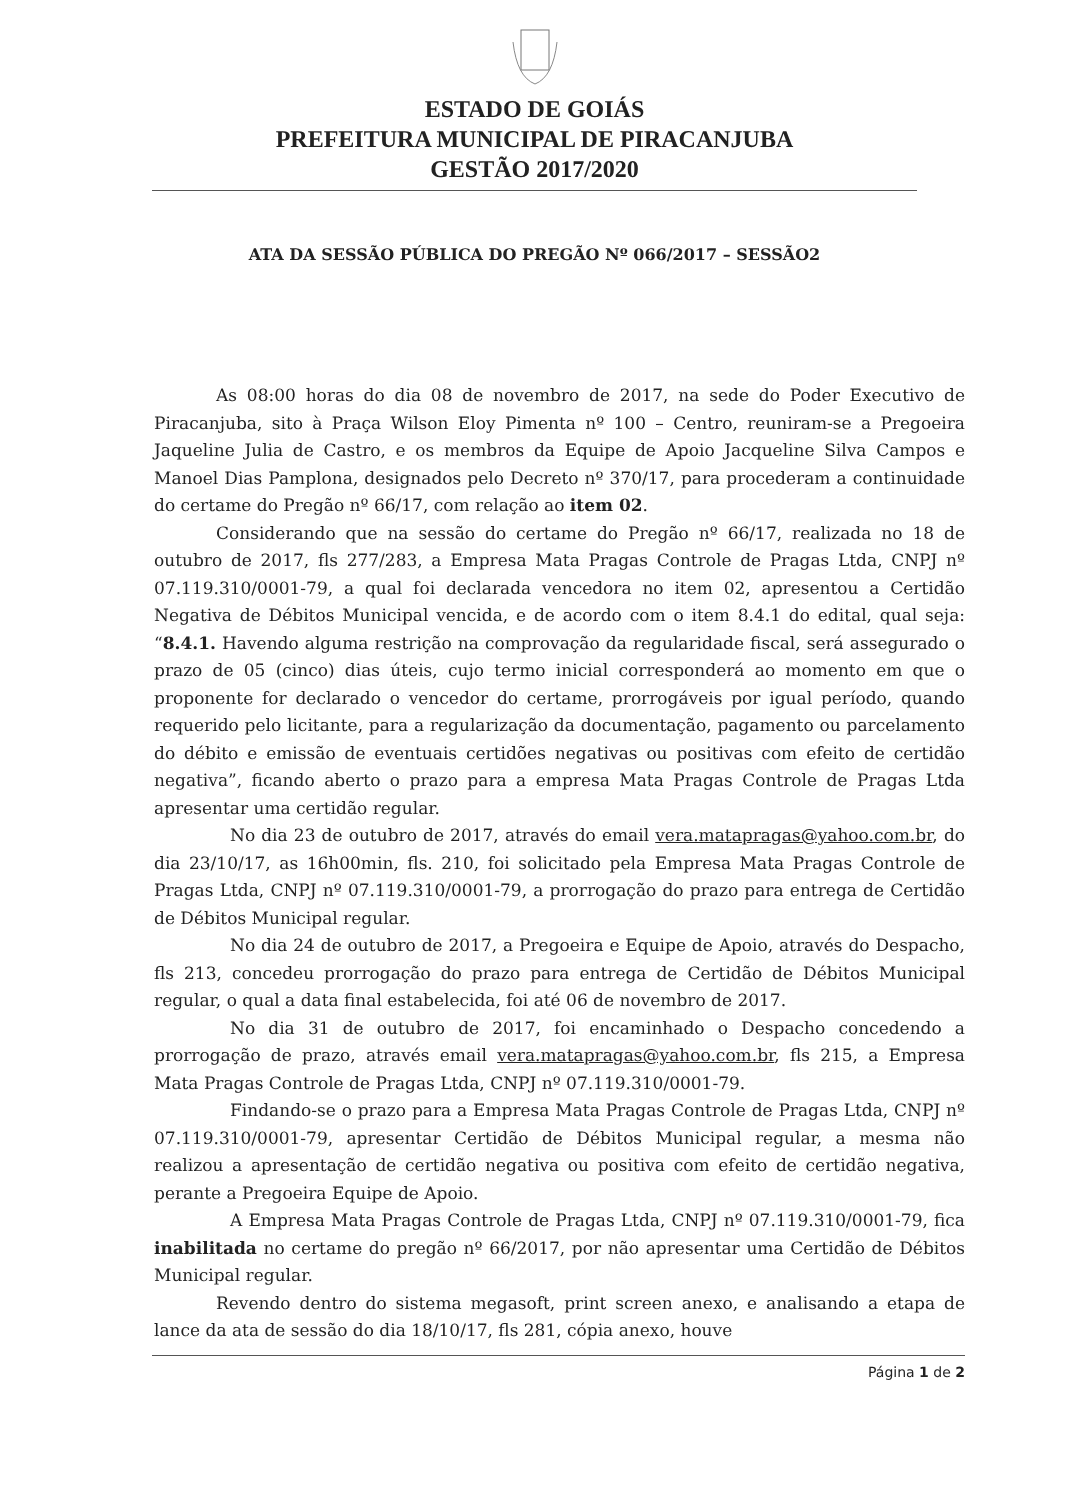ESTADO DE GOIÁS
PREFEITURA MUNICIPAL DE PIRACANJUBA
GESTÃO 2017/2020
ATA DA SESSÃO PÚBLICA DO PREGÃO Nº 066/2017 – SESSÃO2
As 08:00 horas do dia 08 de novembro de 2017, na sede do Poder Executivo de Piracanjuba, sito à Praça Wilson Eloy Pimenta nº 100 – Centro, reuniram-se a Pregoeira Jaqueline Julia de Castro, e os membros da Equipe de Apoio Jacqueline Silva Campos e Manoel Dias Pamplona, designados pelo Decreto nº 370/17, para procederam a continuidade do certame do Pregão nº 66/17, com relação ao item 02.
Considerando que na sessão do certame do Pregão nº 66/17, realizada no 18 de outubro de 2017, fls 277/283, a Empresa Mata Pragas Controle de Pragas Ltda, CNPJ nº 07.119.310/0001-79, a qual foi declarada vencedora no item 02, apresentou a Certidão Negativa de Débitos Municipal vencida, e de acordo com o item 8.4.1 do edital, qual seja: “8.4.1. Havendo alguma restrição na comprovação da regularidade fiscal, será assegurado o prazo de 05 (cinco) dias úteis, cujo termo inicial corresponderá ao momento em que o proponente for declarado o vencedor do certame, prorrogáveis por igual período, quando requerido pelo licitante, para a regularização da documentação, pagamento ou parcelamento do débito e emissão de eventuais certidões negativas ou positivas com efeito de certidão negativa”, ficando aberto o prazo para a empresa Mata Pragas Controle de Pragas Ltda apresentar uma certidão regular.
No dia 23 de outubro de 2017, através do email vera.matapragas@yahoo.com.br, do dia 23/10/17, as 16h00min, fls. 210, foi solicitado pela Empresa Mata Pragas Controle de Pragas Ltda, CNPJ nº 07.119.310/0001-79, a prorrogação do prazo para entrega de Certidão de Débitos Municipal regular.
No dia 24 de outubro de 2017, a Pregoeira e Equipe de Apoio, através do Despacho, fls 213, concedeu prorrogação do prazo para entrega de Certidão de Débitos Municipal regular, o qual a data final estabelecida, foi até 06 de novembro de 2017.
No dia 31 de outubro de 2017, foi encaminhado o Despacho concedendo a prorrogação de prazo, através email vera.matapragas@yahoo.com.br, fls 215, a Empresa Mata Pragas Controle de Pragas Ltda, CNPJ nº 07.119.310/0001-79.
Findando-se o prazo para a Empresa Mata Pragas Controle de Pragas Ltda, CNPJ nº 07.119.310/0001-79, apresentar Certidão de Débitos Municipal regular, a mesma não realizou a apresentação de certidão negativa ou positiva com efeito de certidão negativa, perante a Pregoeira Equipe de Apoio.
A Empresa Mata Pragas Controle de Pragas Ltda, CNPJ nº 07.119.310/0001-79, fica inabilitada no certame do pregão nº 66/2017, por não apresentar uma Certidão de Débitos Municipal regular.
Revendo dentro do sistema megasoft, print screen anexo, e analisando a etapa de lance da ata de sessão do dia 18/10/17, fls 281, cópia anexo, houve
Página 1 de 2